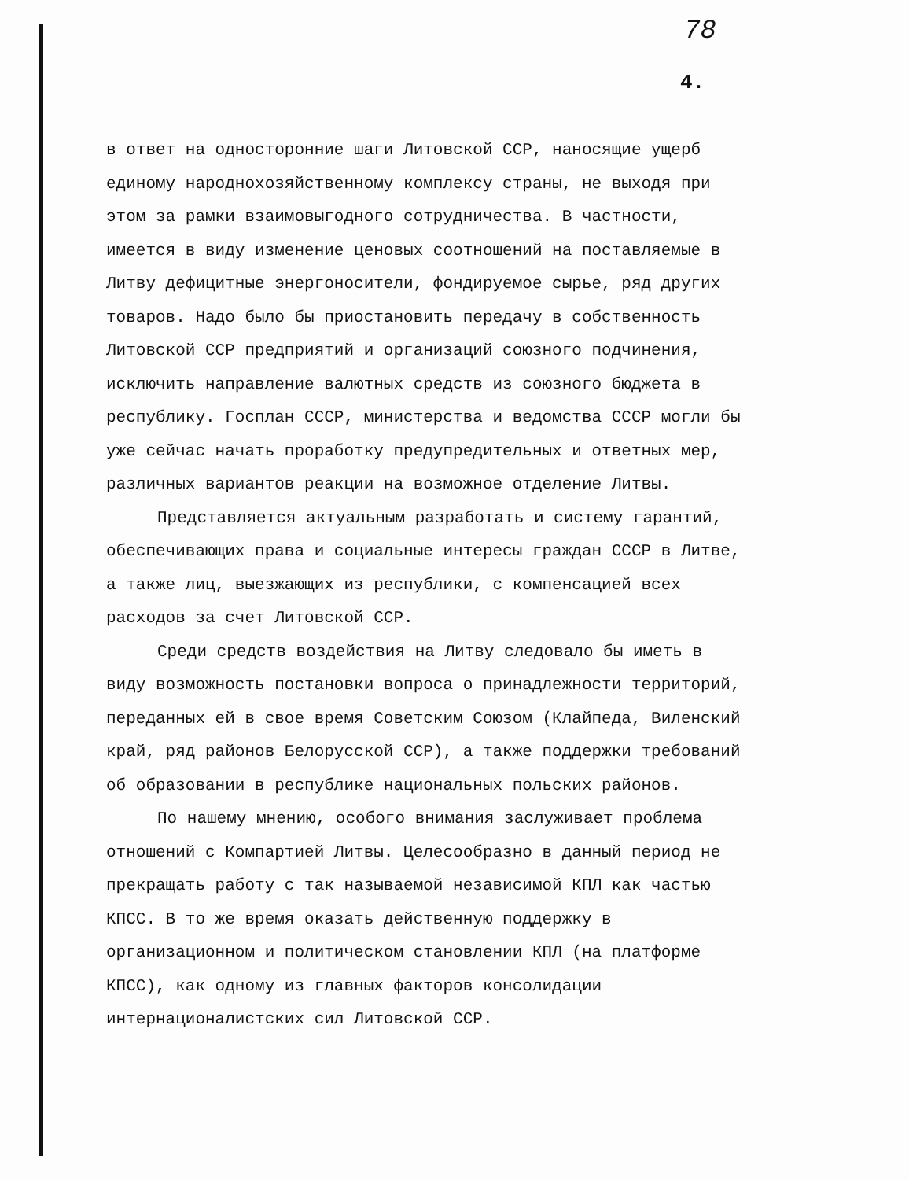78
4.
в ответ на односторонние шаги Литовской ССР, наносящие ущерб единому народнохозяйственному комплексу страны, не выходя при этом за рамки взаимовыгодного сотрудничества. В частности, имеется в виду изменение ценовых соотношений на поставляемые в Литву дефицитные энергоносители, фондируемое сырье, ряд других товаров. Надо было бы приостановить передачу в собственность Литовской ССР предприятий и организаций союзного подчинения, исключить направление валютных средств из союзного бюджета в республику. Госплан СССР, министерства и ведомства СССР могли бы уже сейчас начать проработку предупредительных и ответных мер, различных вариантов реакции на возможное отделение Литвы.
Представляется актуальным разработать и систему гарантий, обеспечивающих права и социальные интересы граждан СССР в Литве, а также лиц, выезжающих из республики, с компенсацией всех расходов за счет Литовской ССР.
Среди средств воздействия на Литву следовало бы иметь в виду возможность постановки вопроса о принадлежности территорий, переданных ей в свое время Советским Союзом (Клайпеда, Виленский край, ряд районов Белорусской ССР), а также поддержки требований об образовании в республике национальных польских районов.
По нашему мнению, особого внимания заслуживает проблема отношений с Компартией Литвы. Целесообразно в данный период не прекращать работу с так называемой независимой КПЛ как частью КПСС. В то же время оказать действенную поддержку в организационном и политическом становлении КПЛ (на платформе КПСС), как одному из главных факторов консолидации интернационалистских сил Литовской ССР.